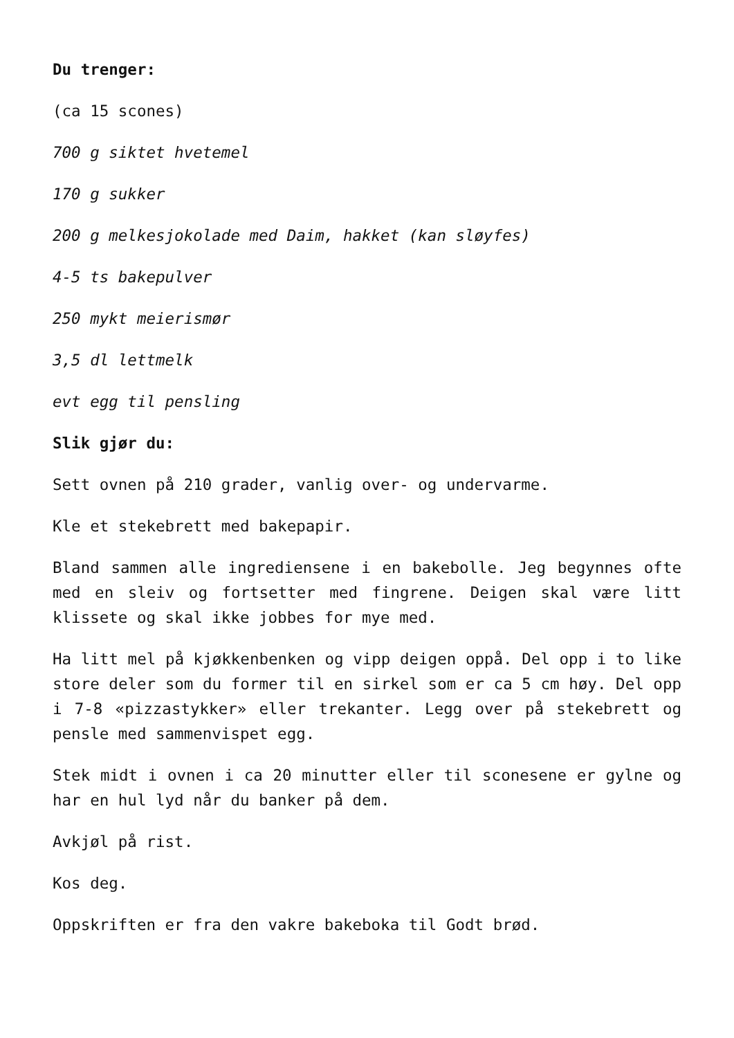Du trenger:
(ca 15 scones)
700 g siktet hvetemel
170 g sukker
200 g melkesjokolade med Daim, hakket (kan sløyfes)
4-5 ts bakepulver
250 mykt meierismør
3,5 dl lettmelk
evt egg til pensling
Slik gjør du:
Sett ovnen på 210 grader, vanlig over- og undervarme.
Kle et stekebrett med bakepapir.
Bland sammen alle ingrediensene i en bakebolle. Jeg begynnes ofte med en sleiv og fortsetter med fingrene. Deigen skal være litt klissete og skal ikke jobbes for mye med.
Ha litt mel på kjøkkenbenken og vipp deigen oppå. Del opp i to like store deler som du former til en sirkel som er ca 5 cm høy. Del opp i 7-8 «pizzastykker» eller trekanter. Legg over på stekebrett og pensle med sammenvispet egg.
Stek midt i ovnen i ca 20 minutter eller til sconesene er gylne og har en hul lyd når du banker på dem.
Avkjøl på rist.
Kos deg.
Oppskriften er fra den vakre bakeboka til Godt brød.